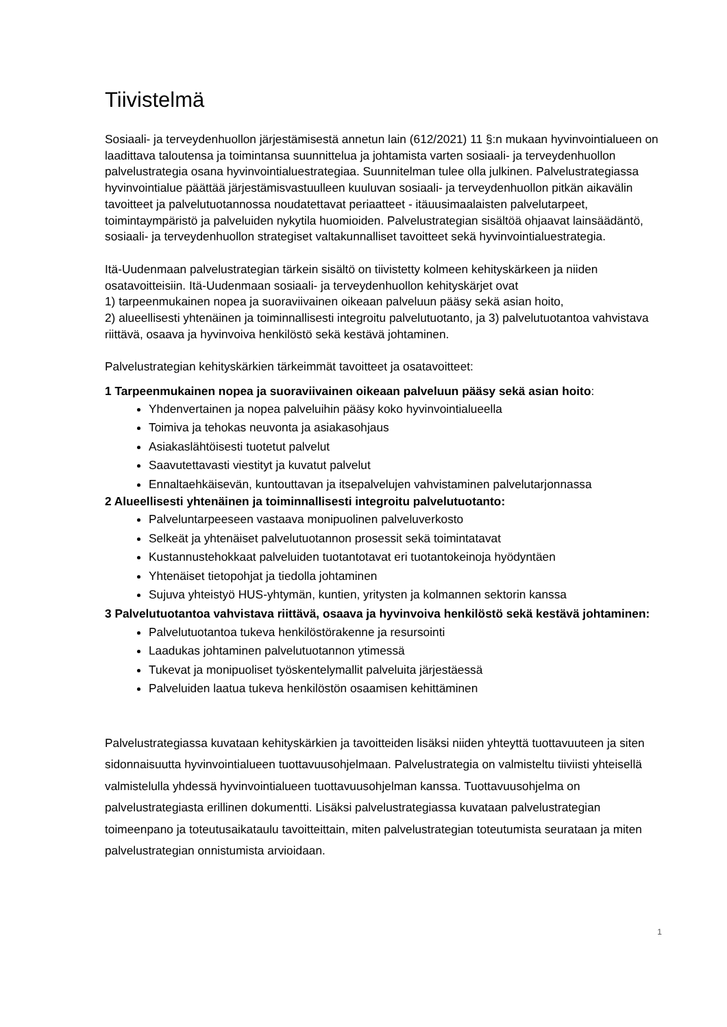Tiivistelmä
Sosiaali- ja terveydenhuollon järjestämisestä annetun lain (612/2021) 11 §:n mukaan hyvinvointialueen on laadittava taloutensa ja toimintansa suunnittelua ja johtamista varten sosiaali- ja terveydenhuollon palvelustrategia osana hyvinvointialuestrategiaa. Suunnitelman tulee olla julkinen. Palvelustrategiassa hyvinvointialue päättää järjestämisvastuulleen kuuluvan sosiaali- ja terveydenhuollon pitkän aikavälin tavoitteet ja palvelutuotannossa noudatettavat periaatteet - itäuusimaalaisten palvelutarpeet, toimintaympäristö ja palveluiden nykytila huomioiden. Palvelustrategian sisältöä ohjaavat lainsäädäntö, sosiaali- ja terveydenhuollon strategiset valtakunnalliset tavoitteet sekä hyvinvointialuestrategia.
Itä-Uudenmaan palvelustrategian tärkein sisältö on tiivistetty kolmeen kehityskärkeen ja niiden osatavoitteisiin. Itä-Uudenmaan sosiaali- ja terveydenhuollon kehityskärjet ovat
1) tarpeenmukainen nopea ja suoraviivainen oikeaan palveluun pääsy sekä asian hoito,
2) alueellisesti yhtenäinen ja toiminnallisesti integroitu palvelutuotanto, ja 3) palvelutuotantoa vahvistava riittävä, osaava ja hyvinvoiva henkilöstö sekä kestävä johtaminen.
Palvelustrategian kehityskärkien tärkeimmät tavoitteet ja osatavoitteet:
1 Tarpeenmukainen nopea ja suoraviivainen oikeaan palveluun pääsy sekä asian hoito:
Yhdenvertainen ja nopea palveluihin pääsy koko hyvinvointialueella
Toimiva ja tehokas neuvonta ja asiakasohjaus
Asiakaslähtöisesti tuotetut palvelut
Saavutettavasti viestityt ja kuvatut palvelut
Ennaltaehkäisevän, kuntouttavan ja itsepalvelujen vahvistaminen palvelutarjonnassa
2 Alueellisesti yhtenäinen ja toiminnallisesti integroitu palvelutuotanto:
Palveluntarpeeseen vastaava monipuolinen palveluverkosto
Selkeät ja yhtenäiset palvelutuotannon prosessit sekä toimintatavat
Kustannustehokkaat palveluiden tuotantotavat eri tuotantokeinoja hyödyntäen
Yhtenäiset tietopohjat ja tiedolla johtaminen
Sujuva yhteistyö HUS-yhtymän, kuntien, yritysten ja kolmannen sektorin kanssa
3 Palvelutuotantoa vahvistava riittävä, osaava ja hyvinvoiva henkilöstö sekä kestävä johtaminen:
Palvelutuotantoa tukeva henkilöstörakenne ja resursointi
Laadukas johtaminen palvelutuotannon ytimessä
Tukevat ja monipuoliset työskentelymallit palveluita järjestäessä
Palveluiden laatua tukeva henkilöstön osaamisen kehittäminen
Palvelustrategiassa kuvataan kehityskärkien ja tavoitteiden lisäksi niiden yhteyttä tuottavuuteen ja siten sidonnaisuutta hyvinvointialueen tuottavuusohjelmaan. Palvelustrategia on valmisteltu tiiviisti yhteisellä valmistelulla yhdessä hyvinvointialueen tuottavuusohjelman kanssa. Tuottavuusohjelma on palvelustrategiasta erillinen dokumentti. Lisäksi palvelustrategiassa kuvataan palvelustrategian toimeenpano ja toteutusaikataulu tavoitteittain, miten palvelustrategian toteutumista seurataan ja miten palvelustrategian onnistumista arvioidaan.
1